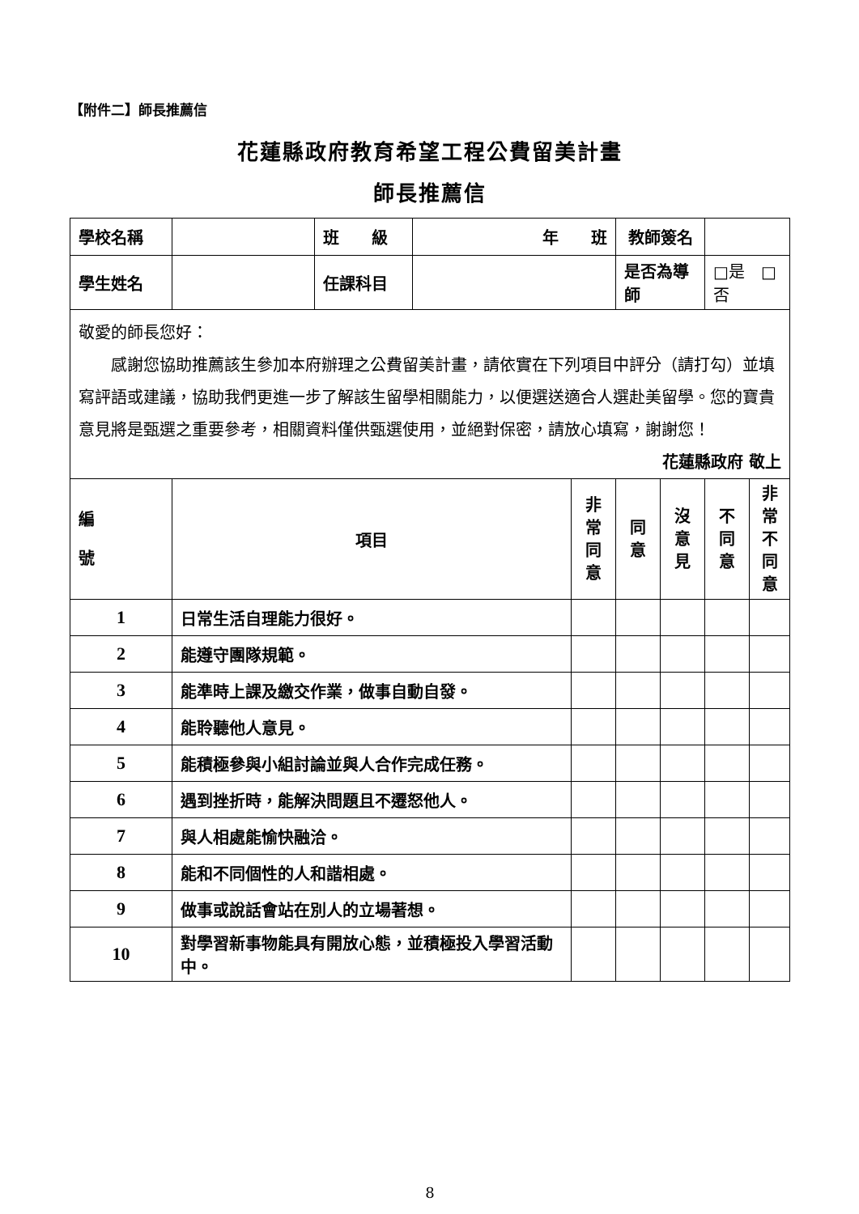【附件二】師長推薦信
花蓮縣政府教育希望工程公費留美計畫
師長推薦信
| 學校名稱 | | 班 級 | 年 班 | | 教師簽名 | | | |
| 學生姓名 | | 任課科目 | | | 是否為導師 | | □是 □否 | |
| 敬愛的師長您好： 感謝您協助推薦該生參加本府辦理之公費留美計畫，請依實在下列項目中評分（請打勾）並填寫評語或建議，協助我們更進一步了解該生留學相關能力，以便選送適合人選赴美留學。您的寶貴意見將是甄選之重要參考，相關資料僅供甄選使用，並絕對保密，請放心填寫，謝謝您！ 花蓮縣政府 敬上 | | | | | | | | |
| 編 號 | 項目 | | | 非 常 同 意 | 同 意 | 沒 意 見 | 不 同 意 | 非 常 不 同 意 |
| 1 | 日常生活自理能力很好。 | | | | | | | |
| 2 | 能遵守團隊規範。 | | | | | | | |
| 3 | 能準時上課及繳交作業，做事自動自發。 | | | | | | | |
| 4 | 能聆聽他人意見。 | | | | | | | |
| 5 | 能積極參與小組討論並與人合作完成任務。 | | | | | | | |
| 6 | 遇到挫折時，能解決問題且不遷怒他人。 | | | | | | | |
| 7 | 與人相處能愉快融洽。 | | | | | | | |
| 8 | 能和不同個性的人和諧相處。 | | | | | | | |
| 9 | 做事或說話會站在別人的立場著想。 | | | | | | | |
| 10 | 對學習新事物能具有開放心態，並積極投入學習活動中。 | | | | | | | |
8